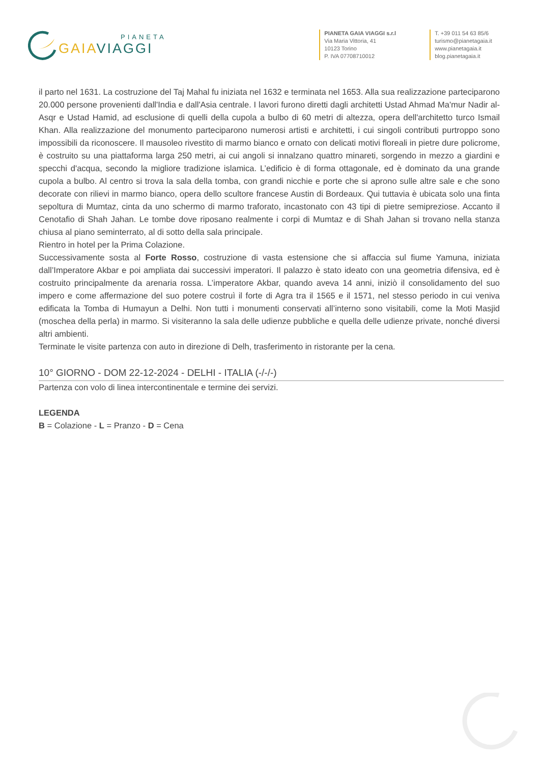PIANETA
GAIAVIAGGI
PIANETA GAIA VIAGGI s.r.l
Via Maria Vittoria, 41
10123 Torino
P. IVA 07708710012
T. +39 011 54 63 85/6
turismo@pianetagaia.it
www.pianetagaia.it
blog.pianetagaia.it
il parto nel 1631. La costruzione del Taj Mahal fu iniziata nel 1632 e terminata nel 1653. Alla sua realizzazione parteciparono 20.000 persone provenienti dall'India e dall'Asia centrale. I lavori furono diretti dagli architetti Ustad Ahmad Ma'mur Nadir al-Asqr e Ustad Hamid, ad esclusione di quelli della cupola a bulbo di 60 metri di altezza, opera dell'architetto turco Ismail Khan. Alla realizzazione del monumento parteciparono numerosi artisti e architetti, i cui singoli contributi purtroppo sono impossibili da riconoscere. Il mausoleo rivestito di marmo bianco e ornato con delicati motivi floreali in pietre dure policrome, è costruito su una piattaforma larga 250 metri, ai cui angoli si innalzano quattro minareti, sorgendo in mezzo a giardini e specchi d'acqua, secondo la migliore tradizione islamica. L’edificio è di forma ottagonale, ed è dominato da una grande cupola a bulbo. Al centro si trova la sala della tomba, con grandi nicchie e porte che si aprono sulle altre sale e che sono decorate con rilievi in marmo bianco, opera dello scultore francese Austin di Bordeaux. Qui tuttavia è ubicata solo una finta sepoltura di Mumtaz, cinta da uno schermo di marmo traforato, incastonato con 43 tipi di pietre semipreziose. Accanto il Cenotafio di Shah Jahan. Le tombe dove riposano realmente i corpi di Mumtaz e di Shah Jahan si trovano nella stanza chiusa al piano seminterrato, al di sotto della sala principale.
Rientro in hotel per la Prima Colazione.
Successivamente sosta al Forte Rosso, costruzione di vasta estensione che si affaccia sul fiume Yamuna, iniziata dall’Imperatore Akbar e poi ampliata dai successivi imperatori. Il palazzo è stato ideato con una geometria difensiva, ed è costruito principalmente da arenaria rossa. L’imperatore Akbar, quando aveva 14 anni, iniziò il consolidamento del suo impero e come affermazione del suo potere costruì il forte di Agra tra il 1565 e il 1571, nel stesso periodo in cui veniva edificata la Tomba di Humayun a Delhi. Non tutti i monumenti conservati all’interno sono visitabili, come la Moti Masjid (moschea della perla) in marmo. Si visiteranno la sala delle udienze pubbliche e quella delle udienze private, nonché diversi altri ambienti.
Terminate le visite partenza con auto in direzione di Delh, trasferimento in ristorante per la cena.
10° GIORNO - DOM 22-12-2024 - DELHI - ITALIA (-/-/-)
Partenza con volo di linea intercontinentale e termine dei servizi.
LEGENDA
B = Colazione - L = Pranzo - D = Cena